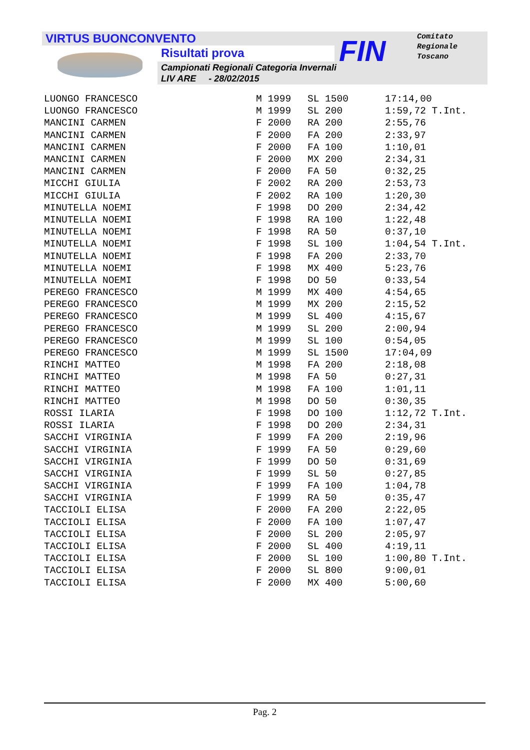VIRTUS BUONCONVENTO
Risultati prova
Campionati Regionali Categoria Invernali
LIV ARE - 28/02/2015
FIN
Comitato
Regionale
Toscano
| LUONGO FRANCESCO | M 1999 | SL 1500 | 17:14,00 |
| LUONGO FRANCESCO | M 1999 | SL 200 | 1:59,72 T.Int. |
| MANCINI CARMEN | F 2000 | RA 200 | 2:55,76 |
| MANCINI CARMEN | F 2000 | FA 200 | 2:33,97 |
| MANCINI CARMEN | F 2000 | FA 100 | 1:10,01 |
| MANCINI CARMEN | F 2000 | MX 200 | 2:34,31 |
| MANCINI CARMEN | F 2000 | FA 50 | 0:32,25 |
| MICCHI GIULIA | F 2002 | RA 200 | 2:53,73 |
| MICCHI GIULIA | F 2002 | RA 100 | 1:20,30 |
| MINUTELLA NOEMI | F 1998 | DO 200 | 2:34,42 |
| MINUTELLA NOEMI | F 1998 | RA 100 | 1:22,48 |
| MINUTELLA NOEMI | F 1998 | RA 50 | 0:37,10 |
| MINUTELLA NOEMI | F 1998 | SL 100 | 1:04,54 T.Int. |
| MINUTELLA NOEMI | F 1998 | FA 200 | 2:33,70 |
| MINUTELLA NOEMI | F 1998 | MX 400 | 5:23,76 |
| MINUTELLA NOEMI | F 1998 | DO 50 | 0:33,54 |
| PEREGO FRANCESCO | M 1999 | MX 400 | 4:54,65 |
| PEREGO FRANCESCO | M 1999 | MX 200 | 2:15,52 |
| PEREGO FRANCESCO | M 1999 | SL 400 | 4:15,67 |
| PEREGO FRANCESCO | M 1999 | SL 200 | 2:00,94 |
| PEREGO FRANCESCO | M 1999 | SL 100 | 0:54,05 |
| PEREGO FRANCESCO | M 1999 | SL 1500 | 17:04,09 |
| RINCHI MATTEO | M 1998 | FA 200 | 2:18,08 |
| RINCHI MATTEO | M 1998 | FA 50 | 0:27,31 |
| RINCHI MATTEO | M 1998 | FA 100 | 1:01,11 |
| RINCHI MATTEO | M 1998 | DO 50 | 0:30,35 |
| ROSSI ILARIA | F 1998 | DO 100 | 1:12,72 T.Int. |
| ROSSI ILARIA | F 1998 | DO 200 | 2:34,31 |
| SACCHI VIRGINIA | F 1999 | FA 200 | 2:19,96 |
| SACCHI VIRGINIA | F 1999 | FA 50 | 0:29,60 |
| SACCHI VIRGINIA | F 1999 | DO 50 | 0:31,69 |
| SACCHI VIRGINIA | F 1999 | SL 50 | 0:27,85 |
| SACCHI VIRGINIA | F 1999 | FA 100 | 1:04,78 |
| SACCHI VIRGINIA | F 1999 | RA 50 | 0:35,47 |
| TACCIOLI ELISA | F 2000 | FA 200 | 2:22,05 |
| TACCIOLI ELISA | F 2000 | FA 100 | 1:07,47 |
| TACCIOLI ELISA | F 2000 | SL 200 | 2:05,97 |
| TACCIOLI ELISA | F 2000 | SL 400 | 4:19,11 |
| TACCIOLI ELISA | F 2000 | SL 100 | 1:00,80 T.Int. |
| TACCIOLI ELISA | F 2000 | SL 800 | 9:00,01 |
| TACCIOLI ELISA | F 2000 | MX 400 | 5:00,60 |
Pag. 2